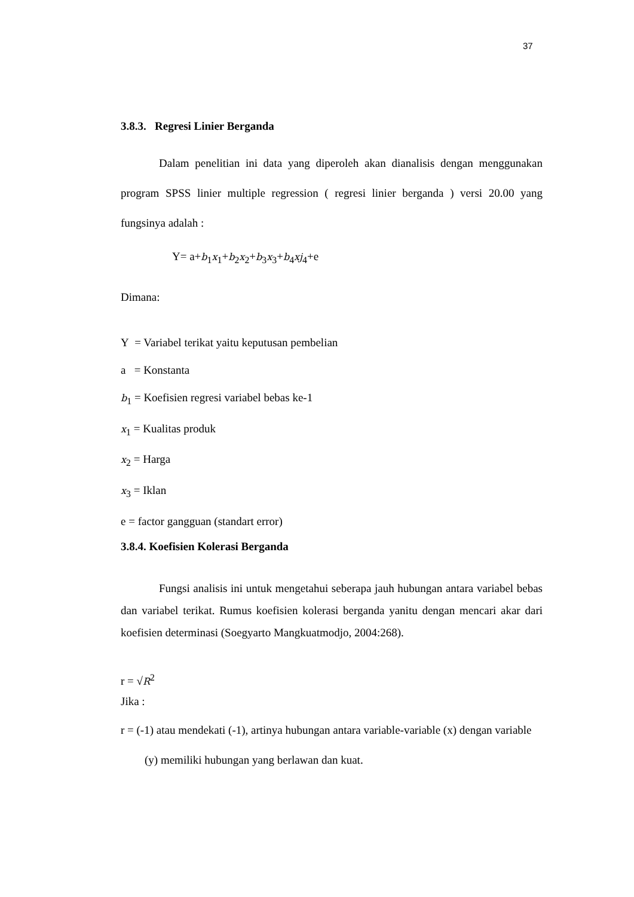37
3.8.3. Regresi Linier Berganda
Dalam penelitian ini data yang diperoleh akan dianalisis dengan menggunakan program SPSS linier multiple regression ( regresi linier berganda ) versi 20.00 yang fungsinya adalah :
Y= a+b<sub>1</sub>x<sub>1</sub>+b<sub>2</sub>x<sub>2</sub>+b<sub>3</sub>x<sub>3</sub>+b<sub>4</sub>xj<sub>4</sub>+e
Dimana:
Y = Variabel terikat yaitu keputusan pembelian
a = Konstanta
b<sub>1</sub> = Koefisien regresi variabel bebas ke-1
x<sub>1</sub> = Kualitas produk
x<sub>2</sub> = Harga
x<sub>3</sub> = Iklan
e = factor gangguan (standart error)
3.8.4. Koefisien Kolerasi Berganda
Fungsi analisis ini untuk mengetahui seberapa jauh hubungan antara variabel bebas dan variabel terikat. Rumus koefisien kolerasi berganda yanitu dengan mencari akar dari koefisien determinasi (Soegyarto Mangkuatmodjo, 2004:268).
r = √R<sup>2</sup>
Jika :
r = (-1) atau mendekati (-1), artinya hubungan antara variable-variable (x) dengan variable (y) memiliki hubungan yang berlawan dan kuat.